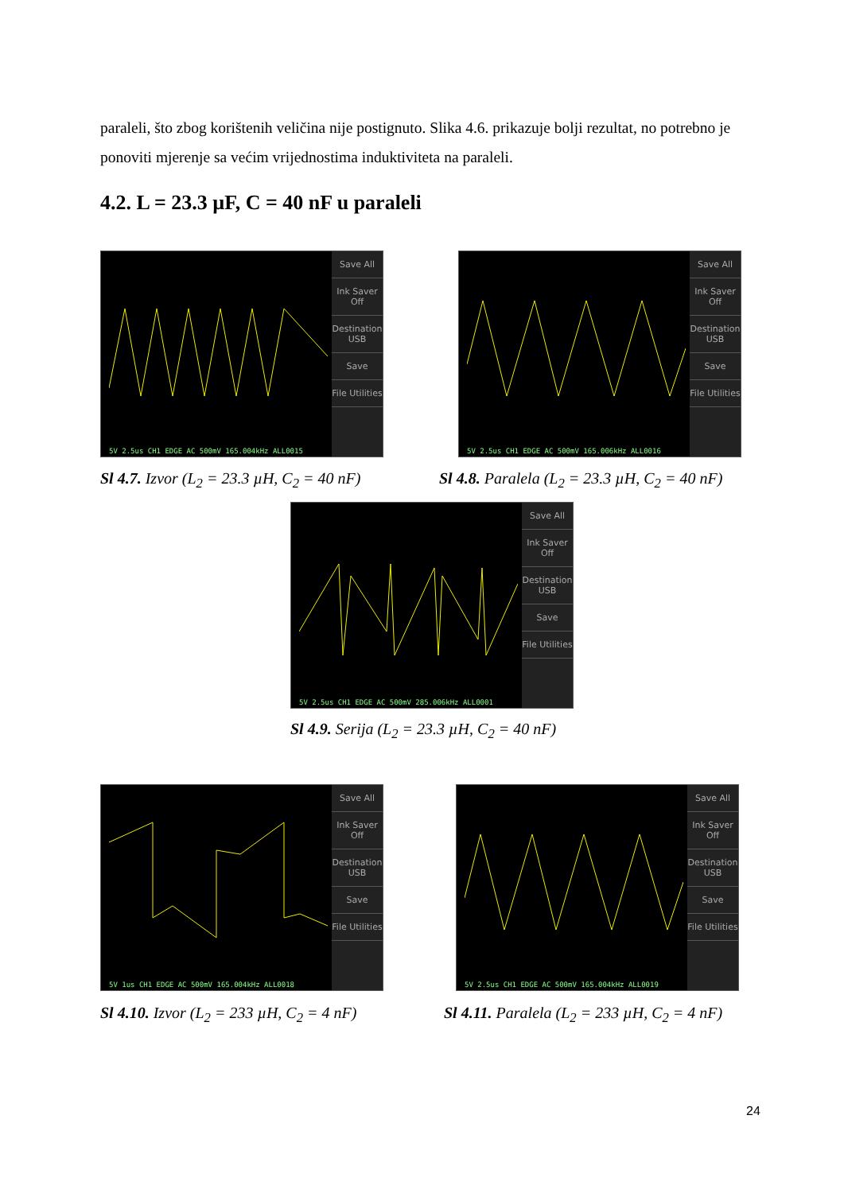paraleli, što zbog korištenih veličina nije postignuto. Slika 4.6. prikazuje bolji rezultat, no potrebno je ponoviti mjerenje sa većim vrijednostima induktiviteta na paraleli.
4.2. L = 23.3 µF, C = 40 nF u paraleli
Save All
Ink Saver Off
Destination USB
Save
File Utilities
5V 2.5us CH1 EDGE AC 500mV 165.004kHz ALL0015
Sl 4.7. Izvor (L<sub>2</sub> = 23.3 µH, C<sub>2</sub> = 40 nF)
Save All
Ink Saver Off
Destination USB
Save
File Utilities
5V 2.5us CH1 EDGE AC 500mV 165.006kHz ALL0016
Sl 4.8. Paralela (L<sub>2</sub> = 23.3 µH, C<sub>2</sub> = 40 nF)
Save All
Ink Saver Off
Destination USB
Save
File Utilities
5V 2.5us CH1 EDGE AC 500mV 285.006kHz ALL0001
Sl 4.9. Serija (L<sub>2</sub> = 23.3 µH, C<sub>2</sub> = 40 nF)
Save All
Ink Saver Off
Destination USB
Save
File Utilities
5V 1us CH1 EDGE AC 500mV 165.004kHz ALL0018
Sl 4.10. Izvor (L<sub>2</sub> = 233 µH, C<sub>2</sub> = 4 nF)
Save All
Ink Saver Off
Destination USB
Save
File Utilities
5V 2.5us CH1 EDGE AC 500mV 165.004kHz ALL0019
Sl 4.11. Paralela (L<sub>2</sub> = 233 µH, C<sub>2</sub> = 4 nF)
24